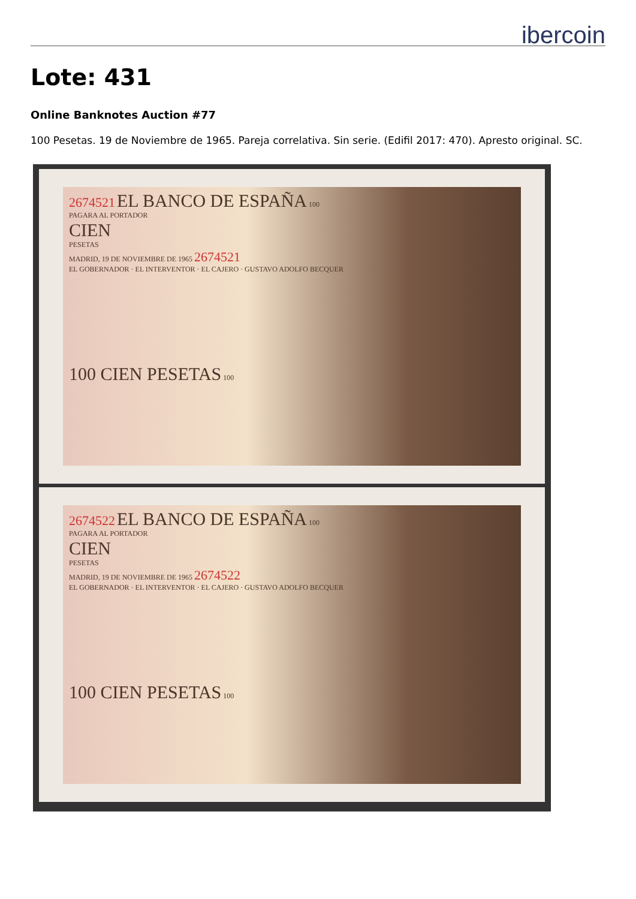ibercoin
Lote: 431
Online Banknotes Auction #77
100 Pesetas. 19 de Noviembre de 1965. Pareja correlativa. Sin serie. (Edifil 2017: 470). Apresto original. SC.
2674521 EL BANCO DE ESPAÑA 100
PAGARA AL PORTADOR
CIEN
PESETAS
MADRID, 19 DE NOVIEMBRE DE 1965 2674521
EL GOBERNADOR · EL INTERVENTOR · EL CAJERO · GUSTAVO ADOLFO BECQUER
100 CIEN PESETAS 100
2674522 EL BANCO DE ESPAÑA 100
PAGARA AL PORTADOR
CIEN
PESETAS
MADRID, 19 DE NOVIEMBRE DE 1965 2674522
EL GOBERNADOR · EL INTERVENTOR · EL CAJERO · GUSTAVO ADOLFO BECQUER
100 CIEN PESETAS 100